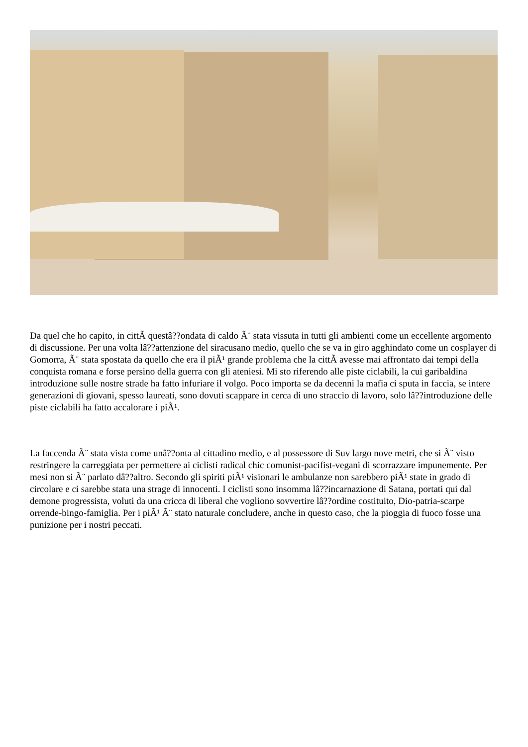Da quel che ho capito, in cittÃ questâ??ondata di caldo Ã¨ stata vissuta in tutti gli ambienti come un eccellente argomento di discussione. Per una volta lâ??attenzione del siracusano medio, quello che se va in giro agghindato come un cosplayer di Gomorra, Ã¨ stata spostata da quello che era il piÃ¹ grande problema che la cittÃ avesse mai affrontato dai tempi della conquista romana e forse persino della guerra con gli ateniesi. Mi sto riferendo alle piste ciclabili, la cui garibaldina introduzione sulle nostre strade ha fatto infuriare il volgo. Poco importa se da decenni la mafia ci sputa in faccia, se intere generazioni di giovani, spesso laureati, sono dovuti scappare in cerca di uno straccio di lavoro, solo lâ??introduzione delle piste ciclabili ha fatto accalorare i piÃ¹.
La faccenda Ã¨ stata vista come unâ??onta al cittadino medio, e al possessore di Suv largo nove metri, che si Ã¨ visto restringere la carreggiata per permettere ai ciclisti radical chic comunist-pacifist-vegani di scorrazzare impunemente. Per mesi non si Ã¨ parlato dâ??altro. Secondo gli spiriti piÃ¹ visionari le ambulanze non sarebbero piÃ¹ state in grado di circolare e ci sarebbe stata una strage di innocenti. I ciclisti sono insomma lâ??incarnazione di Satana, portati qui dal demone progressista, voluti da una cricca di liberal che vogliono sovvertire lâ??ordine costituito, Dio-patria-scarpe orrende-bingo-famiglia. Per i piÃ¹ Ã¨ stato naturale concludere, anche in questo caso, che la pioggia di fuoco fosse una punizione per i nostri peccati.